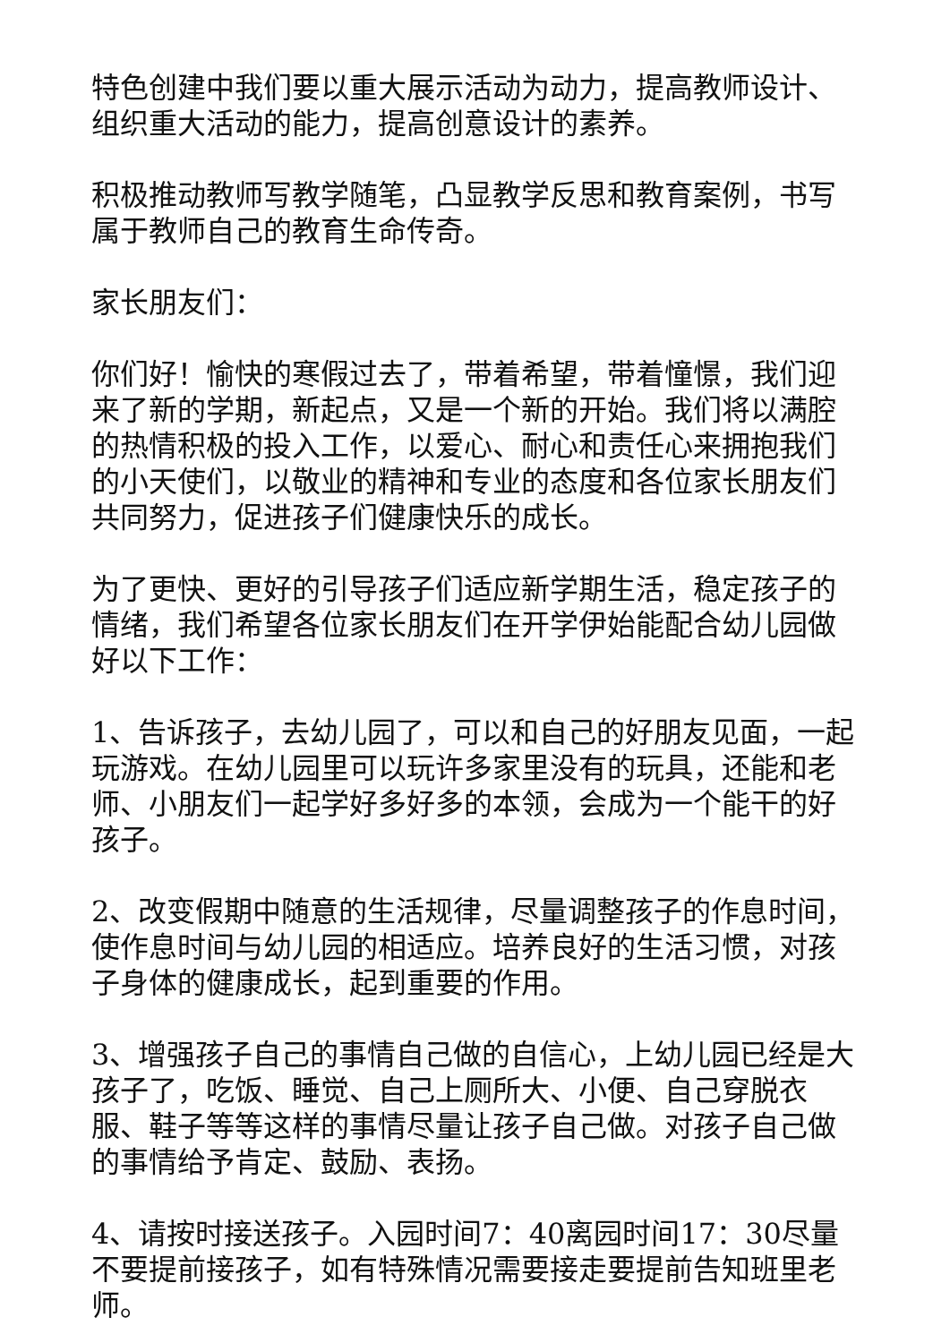特色创建中我们要以重大展示活动为动力，提高教师设计、组织重大活动的能力，提高创意设计的素养。
积极推动教师写教学随笔，凸显教学反思和教育案例，书写属于教师自己的教育生命传奇。
家长朋友们：
你们好！愉快的寒假过去了，带着希望，带着憧憬，我们迎来了新的学期，新起点，又是一个新的开始。我们将以满腔的热情积极的投入工作，以爱心、耐心和责任心来拥抱我们的小天使们，以敬业的精神和专业的态度和各位家长朋友们共同努力，促进孩子们健康快乐的成长。
为了更快、更好的引导孩子们适应新学期生活，稳定孩子的情绪，我们希望各位家长朋友们在开学伊始能配合幼儿园做好以下工作：
1、告诉孩子，去幼儿园了，可以和自己的好朋友见面，一起玩游戏。在幼儿园里可以玩许多家里没有的玩具，还能和老师、小朋友们一起学好多好多的本领，会成为一个能干的好孩子。
2、改变假期中随意的生活规律，尽量调整孩子的作息时间，使作息时间与幼儿园的相适应。培养良好的生活习惯，对孩子身体的健康成长，起到重要的作用。
3、增强孩子自己的事情自己做的自信心，上幼儿园已经是大孩子了，吃饭、睡觉、自己上厕所大、小便、自己穿脱衣服、鞋子等等这样的事情尽量让孩子自己做。对孩子自己做的事情给予肯定、鼓励、表扬。
4、请按时接送孩子。入园时间7：40离园时间17：30尽量不要提前接孩子，如有特殊情况需要接走要提前告知班里老师。